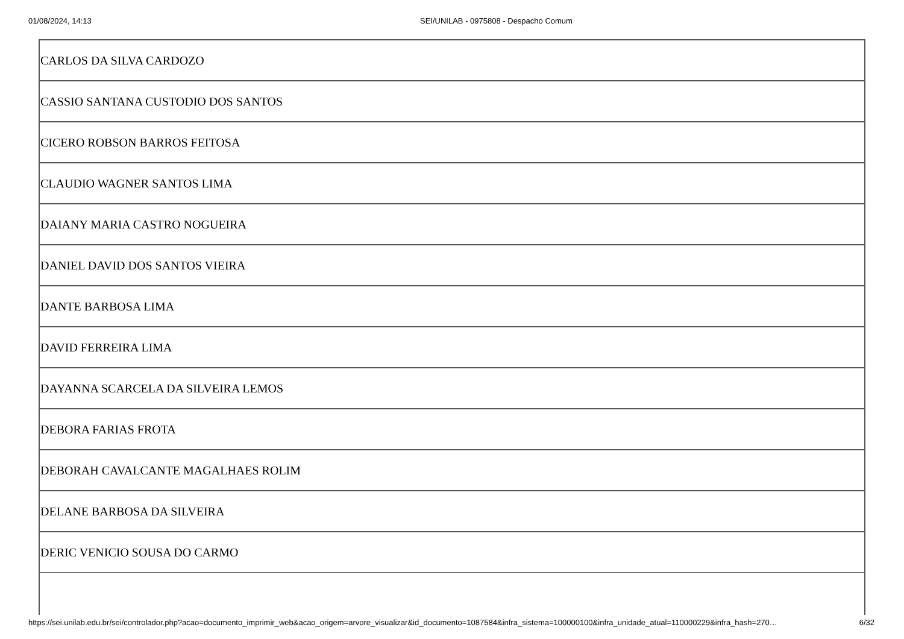01/08/2024, 14:13 SEI/UNILAB - 0975808 - Despacho Comum
| CARLOS DA SILVA CARDOZO |
| CASSIO SANTANA CUSTODIO DOS SANTOS |
| CICERO ROBSON BARROS FEITOSA |
| CLAUDIO WAGNER SANTOS LIMA |
| DAIANY MARIA CASTRO NOGUEIRA |
| DANIEL DAVID DOS SANTOS VIEIRA |
| DANTE BARBOSA LIMA |
| DAVID FERREIRA LIMA |
| DAYANNA SCARCELA DA SILVEIRA LEMOS |
| DEBORA FARIAS FROTA |
| DEBORAH CAVALCANTE MAGALHAES ROLIM |
| DELANE BARBOSA DA SILVEIRA |
| DERIC VENICIO SOUSA DO CARMO |
https://sei.unilab.edu.br/sei/controlador.php?acao=documento_imprimir_web&acao_origem=arvore_visualizar&id_documento=1087584&infra_sistema=100000100&infra_unidade_atual=110000229&infra_hash=270… 6/32